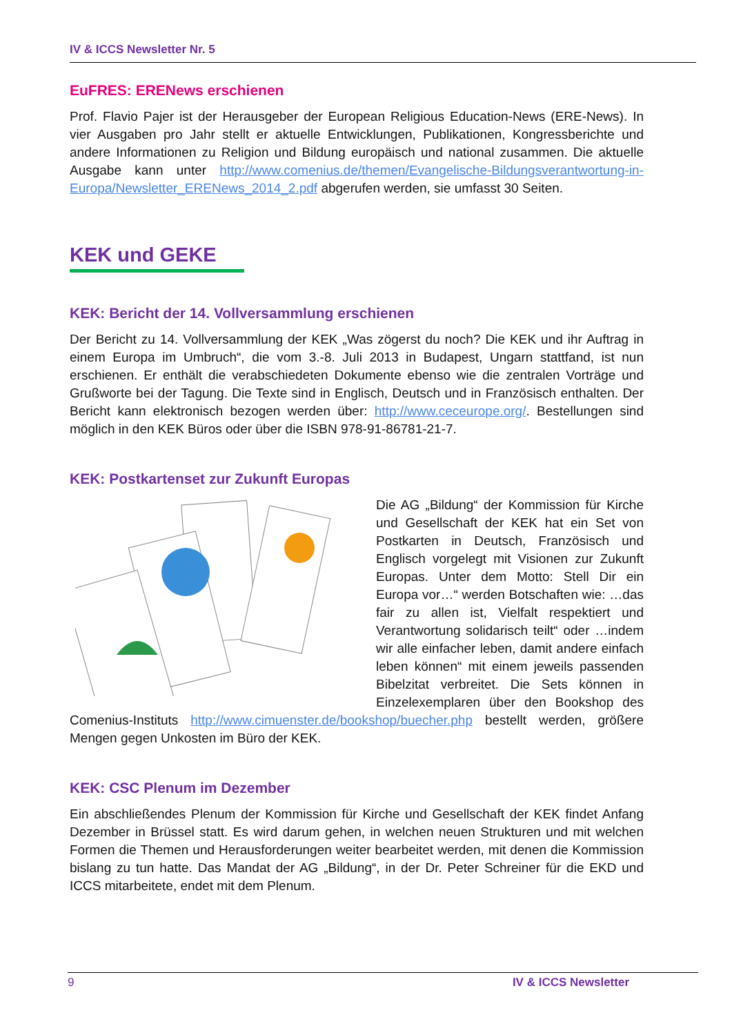IV & ICCS Newsletter Nr. 5
EuFRES: ERENews erschienen
Prof. Flavio Pajer ist der Herausgeber der European Religious Education-News (ERE-News). In vier Ausgaben pro Jahr stellt er aktuelle Entwicklungen, Publikationen, Kongressberichte und andere Informationen zu Religion und Bildung europäisch und national zusammen. Die aktuelle Ausgabe kann unter http://www.comenius.de/themen/Evangelische-Bildungsverantwortung-in-Europa/Newsletter_ERENews_2014_2.pdf abgerufen werden, sie umfasst 30 Seiten.
KEK und GEKE
KEK: Bericht der 14. Vollversammlung erschienen
Der Bericht zu 14. Vollversammlung der KEK „Was zögerst du noch? Die KEK und ihr Auftrag in einem Europa im Umbruch“, die vom 3.-8. Juli 2013 in Budapest, Ungarn stattfand, ist nun erschienen. Er enthält die verabschiedeten Dokumente ebenso wie die zentralen Vorträge und Grußworte bei der Tagung. Die Texte sind in Englisch, Deutsch und in Französisch enthalten. Der Bericht kann elektronisch bezogen werden über: http://www.ceceurope.org/. Bestellungen sind möglich in den KEK Büros oder über die ISBN 978-91-86781-21-7.
KEK: Postkartenset zur Zukunft Europas
Die AG „Bildung“ der Kommission für Kirche und Gesellschaft der KEK hat ein Set von Postkarten in Deutsch, Französisch und Englisch vorgelegt mit Visionen zur Zukunft Europas. Unter dem Motto: Stell Dir ein Europa vor…“ werden Botschaften wie: …das fair zu allen ist, Vielfalt respektiert und Verantwortung solidarisch teilt“ oder …indem wir alle einfacher leben, damit andere einfach leben können“ mit einem jeweils passenden Bibelzitat verbreitet. Die Sets können in Einzelexemplaren über den Bookshop des Comenius-Instituts http://www.cimuenster.de/bookshop/buecher.php bestellt werden, größere Mengen gegen Unkosten im Büro der KEK.
KEK: CSC Plenum im Dezember
Ein abschließendes Plenum der Kommission für Kirche und Gesellschaft der KEK findet Anfang Dezember in Brüssel statt. Es wird darum gehen, in welchen neuen Strukturen und mit welchen Formen die Themen und Herausforderungen weiter bearbeitet werden, mit denen die Kommission bislang zu tun hatte. Das Mandat der AG „Bildung“, in der Dr. Peter Schreiner für die EKD und ICCS mitarbeitete, endet mit dem Plenum.
9 IV & ICCS Newsletter